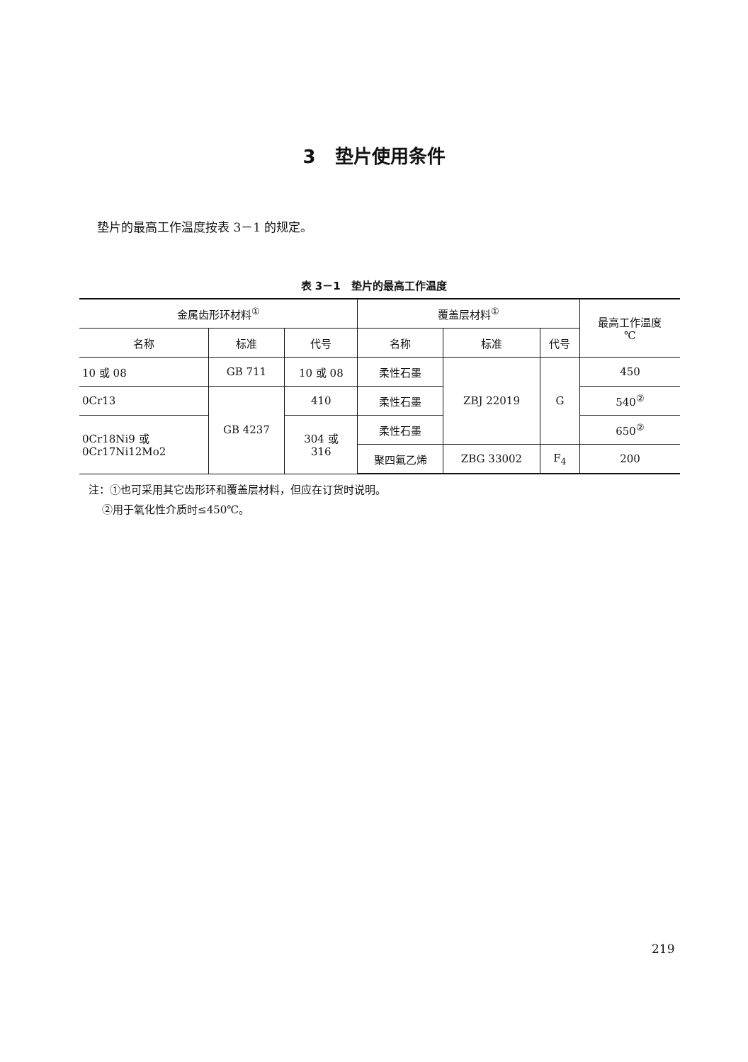3 垫片使用条件
垫片的最高工作温度按表 3－1 的规定。
表 3－1 垫片的最高工作温度
| 金属齿形环材料<sup>①</sup> | | | 覆盖层材料<sup>①</sup> | | | 最高工作温度 ℃ |
| --- | --- | --- | --- | --- | --- | --- |
| 名称 | 标准 | 代号 | 名称 | 标准 | 代号 | |
| 10 或 08 | GB 711 | 10 或 08 | 柔性石墨 | ZBJ 22019 | G | 450 |
| 0Cr13 | GB 4237 | 410 | 柔性石墨 | | | 540<sup>②</sup> |
| 0Cr18Ni9 或 0Cr17Ni12Mo2 | | 304 或 316 | 柔性石墨 | | | 650<sup>②</sup> |
| | | | 聚四氟乙烯 | ZBG 33002 | F<sub>4</sub> | 200 |
注：①也可采用其它齿形环和覆盖层材料，但应在订货时说明。
②用于氧化性介质时≤450℃。
219